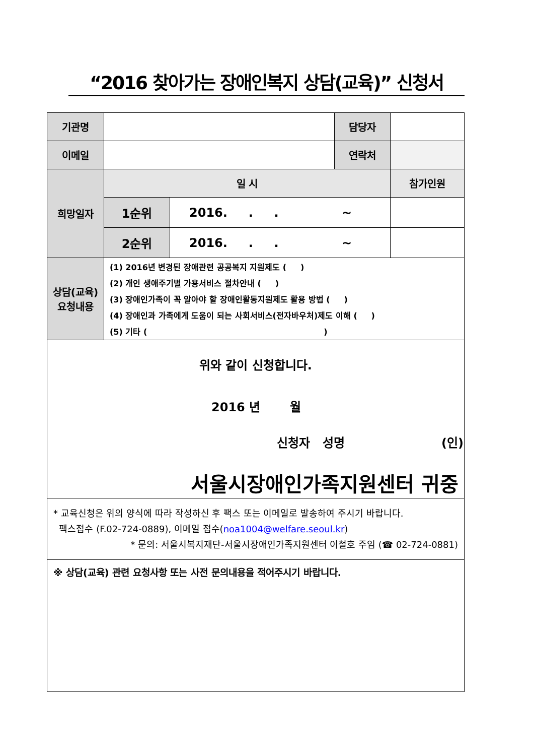“2016 찾아가는 장애인복지 상담(교육)” 신청서
| 기관명 | | | 담당자 | | |
| 이메일 | | | 연락처 | | |
| 희망일자 | 일 시 | | | | 참가인원 |
| | 1순위 | 2016. . . ~ | | | |
| | 2순위 | 2016. . . ~ | | | |
| 상담(교육) 요청내용 | (1) 2016년 변경된 장애관련 공공복지 지원제도 ( ) (2) 개인 생애주기별 가용서비스 절차안내 ( ) (3) 장애인가족이 꼭 알아야 할 장애인활동지원제도 활용 방법 ( ) (4) 장애인과 가족에게 도움이 되는 사회서비스(전자바우처)제도 이해 ( ) (5) 기타 ( ) | | | | |
| 위와 같이 신청합니다. 2016 년 월 신청자 성명 (인) 서울시장애인가족지원센터 귀중 | | | | | |
| * 교육신청은 위의 양식에 따라 작성하신 후 팩스 또는 이메일로 발송하여 주시기 바랍니다. 팩스접수 (F.02-724-0889), 이메일 접수( noa1004@welfare.seoul.kr ) * 문의: 서울시복지재단-서울시장애인가족지원센터 이철호 주임 (☎ 02-724-0881) | | | | | |
| ※ 상담(교육) 관련 요청사항 또는 사전 문의내용을 적어주시기 바랍니다. | | | | | |